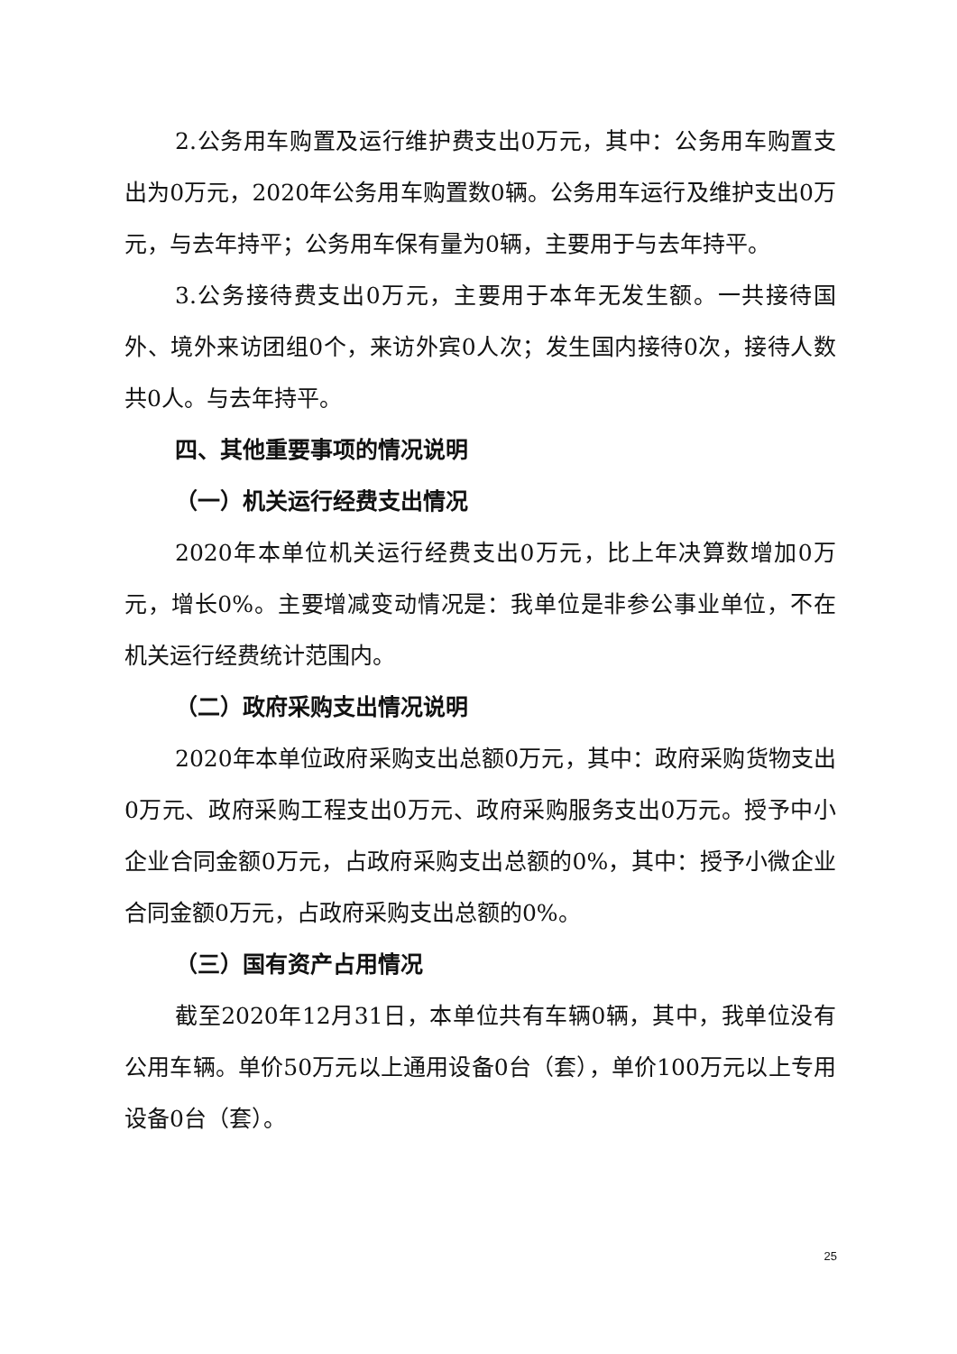2.公务用车购置及运行维护费支出0万元，其中：公务用车购置支出为0万元，2020年公务用车购置数0辆。公务用车运行及维护支出0万元，与去年持平；公务用车保有量为0辆，主要用于与去年持平。
3.公务接待费支出0万元，主要用于本年无发生额。一共接待国外、境外来访团组0个，来访外宾0人次；发生国内接待0次，接待人数共0人。与去年持平。
四、其他重要事项的情况说明
（一）机关运行经费支出情况
2020年本单位机关运行经费支出0万元，比上年决算数增加0万元，增长0%。主要增减变动情况是：我单位是非参公事业单位，不在机关运行经费统计范围内。
（二）政府采购支出情况说明
2020年本单位政府采购支出总额0万元，其中：政府采购货物支出0万元、政府采购工程支出0万元、政府采购服务支出0万元。授予中小企业合同金额0万元，占政府采购支出总额的0%，其中：授予小微企业合同金额0万元，占政府采购支出总额的0%。
（三）国有资产占用情况
截至2020年12月31日，本单位共有车辆0辆，其中，我单位没有公用车辆。单价50万元以上通用设备0台（套），单价100万元以上专用设备0台（套）。
25